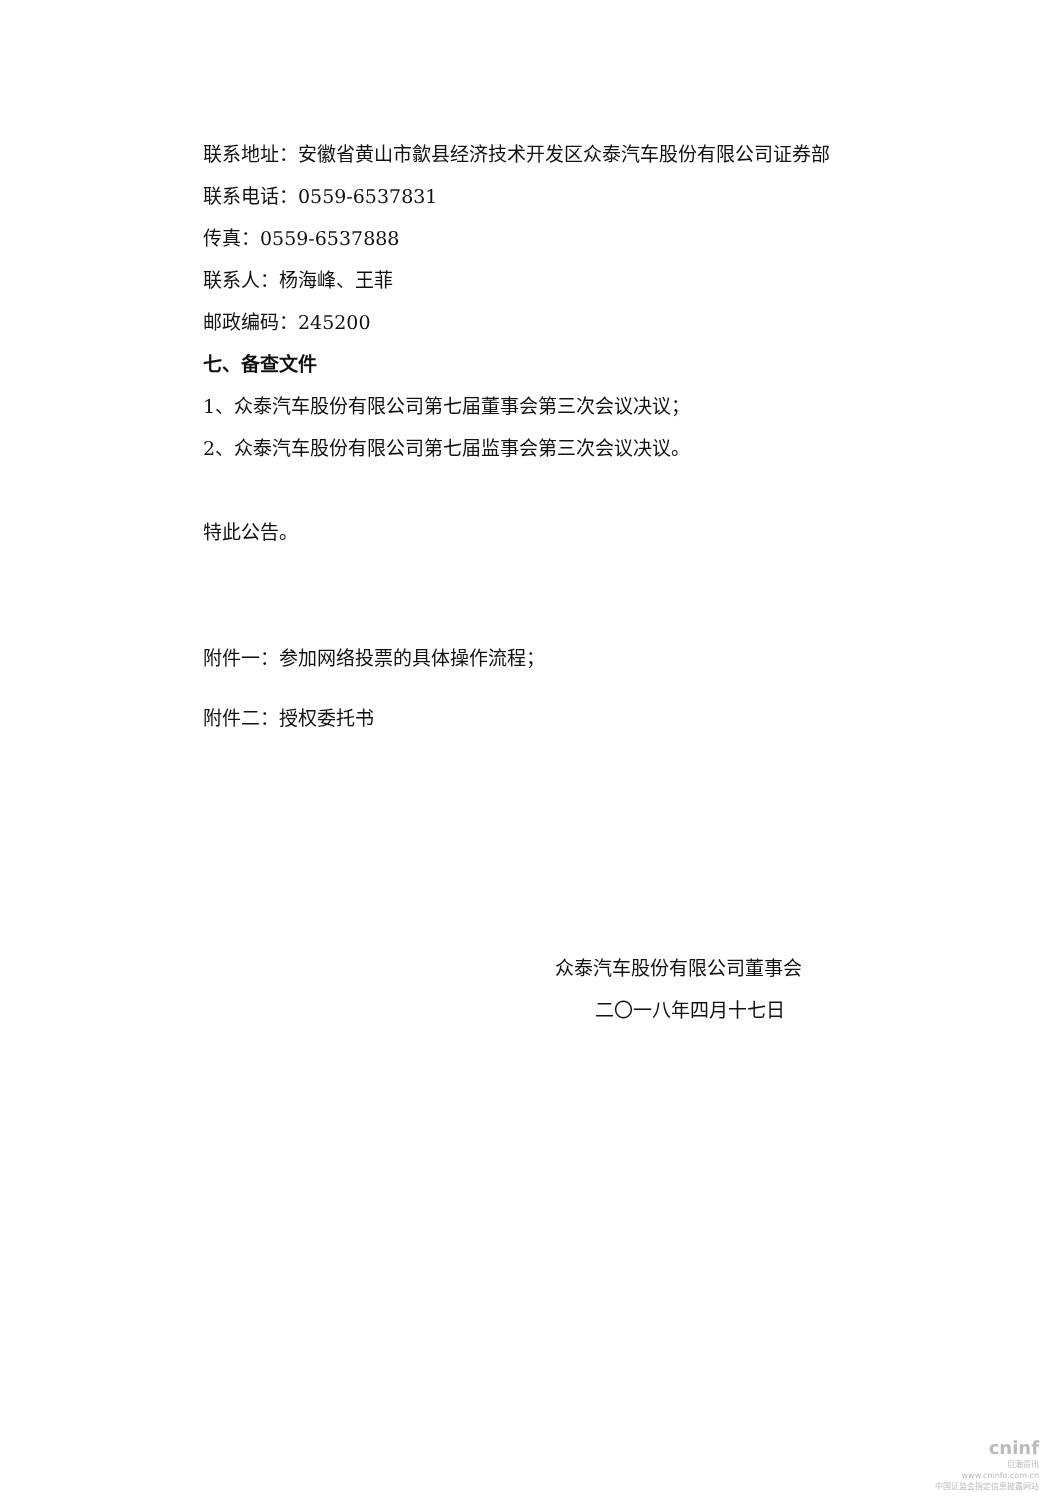联系地址：安徽省黄山市歙县经济技术开发区众泰汽车股份有限公司证券部
联系电话：0559-6537831
传真：0559-6537888
联系人：杨海峰、王菲
邮政编码：245200
七、备查文件
1、众泰汽车股份有限公司第七届董事会第三次会议决议；
2、众泰汽车股份有限公司第七届监事会第三次会议决议。
特此公告。
附件一：参加网络投票的具体操作流程；
附件二：授权委托书
众泰汽车股份有限公司董事会
二〇一八年四月十七日
cninf
巨潮资讯
www.cninfo.com.cn
中国证监会指定信息披露网站